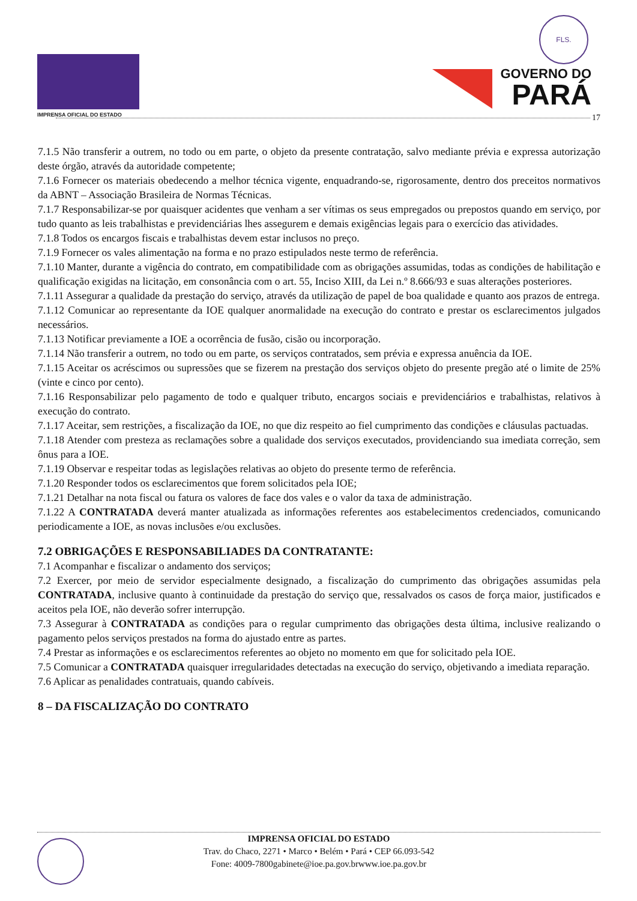IMPRENSA OFICIAL DO ESTADO
FLS.
GOVERNO DO
PARÁ
17
7.1.5 Não transferir a outrem, no todo ou em parte, o objeto da presente contratação, salvo mediante prévia e expressa autorização deste órgão, através da autoridade competente;
7.1.6 Fornecer os materiais obedecendo a melhor técnica vigente, enquadrando-se, rigorosamente, dentro dos preceitos normativos da ABNT – Associação Brasileira de Normas Técnicas.
7.1.7 Responsabilizar-se por quaisquer acidentes que venham a ser vítimas os seus empregados ou prepostos quando em serviço, por tudo quanto as leis trabalhistas e previdenciárias lhes assegurem e demais exigências legais para o exercício das atividades.
7.1.8 Todos os encargos fiscais e trabalhistas devem estar inclusos no preço.
7.1.9 Fornecer os vales alimentação na forma e no prazo estipulados neste termo de referência.
7.1.10 Manter, durante a vigência do contrato, em compatibilidade com as obrigações assumidas, todas as condições de habilitação e qualificação exigidas na licitação, em consonância com o art. 55, Inciso XIII, da Lei n.º 8.666/93 e suas alterações posteriores.
7.1.11 Assegurar a qualidade da prestação do serviço, através da utilização de papel de boa qualidade e quanto aos prazos de entrega.
7.1.12 Comunicar ao representante da IOE qualquer anormalidade na execução do contrato e prestar os esclarecimentos julgados necessários.
7.1.13 Notificar previamente a IOE a ocorrência de fusão, cisão ou incorporação.
7.1.14 Não transferir a outrem, no todo ou em parte, os serviços contratados, sem prévia e expressa anuência da IOE.
7.1.15 Aceitar os acréscimos ou supressões que se fizerem na prestação dos serviços objeto do presente pregão até o limite de 25% (vinte e cinco por cento).
7.1.16 Responsabilizar pelo pagamento de todo e qualquer tributo, encargos sociais e previdenciários e trabalhistas, relativos à execução do contrato.
7.1.17 Aceitar, sem restrições, a fiscalização da IOE, no que diz respeito ao fiel cumprimento das condições e cláusulas pactuadas.
7.1.18 Atender com presteza as reclamações sobre a qualidade dos serviços executados, providenciando sua imediata correção, sem ônus para a IOE.
7.1.19 Observar e respeitar todas as legislações relativas ao objeto do presente termo de referência.
7.1.20 Responder todos os esclarecimentos que forem solicitados pela IOE;
7.1.21 Detalhar na nota fiscal ou fatura os valores de face dos vales e o valor da taxa de administração.
7.1.22 A CONTRATADA deverá manter atualizada as informações referentes aos estabelecimentos credenciados, comunicando periodicamente a IOE, as novas inclusões e/ou exclusões.
7.2 OBRIGAÇÕES E RESPONSABILIADES DA CONTRATANTE:
7.1 Acompanhar e fiscalizar o andamento dos serviços;
7.2 Exercer, por meio de servidor especialmente designado, a fiscalização do cumprimento das obrigações assumidas pela CONTRATADA, inclusive quanto à continuidade da prestação do serviço que, ressalvados os casos de força maior, justificados e aceitos pela IOE, não deverão sofrer interrupção.
7.3 Assegurar à CONTRATADA as condições para o regular cumprimento das obrigações desta última, inclusive realizando o pagamento pelos serviços prestados na forma do ajustado entre as partes.
7.4 Prestar as informações e os esclarecimentos referentes ao objeto no momento em que for solicitado pela IOE.
7.5 Comunicar a CONTRATADA quaisquer irregularidades detectadas na execução do serviço, objetivando a imediata reparação.
7.6 Aplicar as penalidades contratuais, quando cabíveis.
8 – DA FISCALIZAÇÃO DO CONTRATO
IMPRENSA OFICIAL DO ESTADO
Trav. do Chaco, 2271 • Marco • Belém • Pará • CEP 66.093-542
Fone: 4009-7800gabinete@ioe.pa.gov.brwww.ioe.pa.gov.br